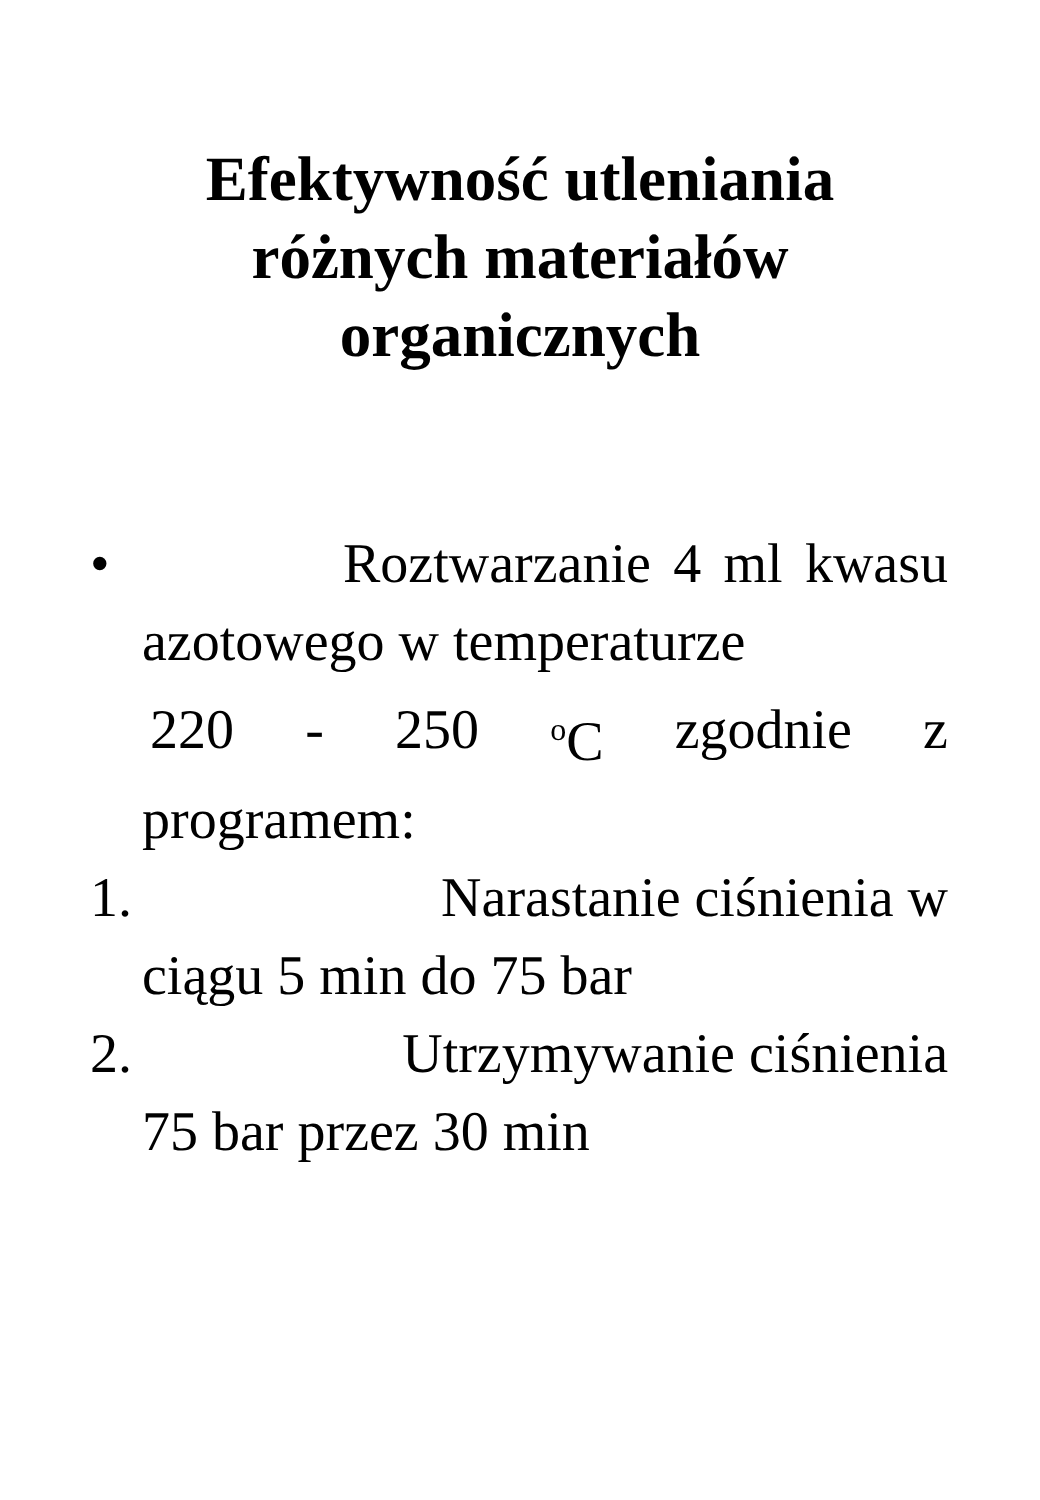Efektywność utleniania
różnych materiałów
organicznych
• Roztwarzanie 4 ml kwasu
azotowego w temperaturze
220 - 250 <sup>o</sup>C zgodnie z
programem:
1. Narastanie ciśnienia w
ciągu 5 min do 75 bar
2. Utrzymywanie ciśnienia
75 bar przez 30 min